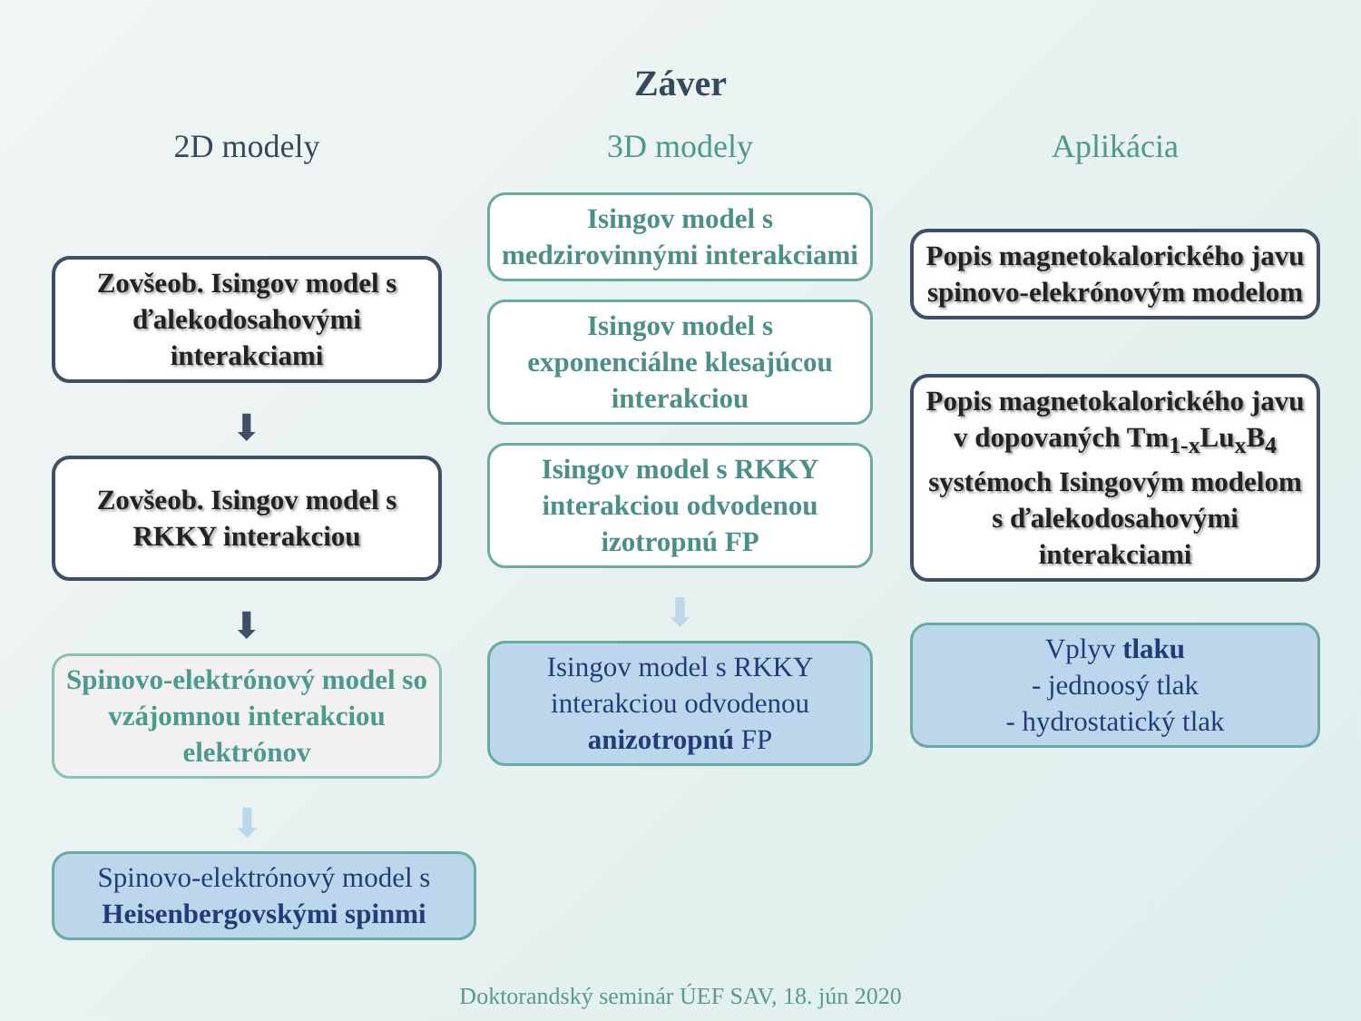Záver
2D modely
Zovšeob. Isingov model s ďalekodosahovými interakciami
⬇
Zovšeob. Isingov model s RKKY interakciou
⬇
Spinovo-elektrónový model so vzájomnou interakciou elektrónov
⬇
Spinovo-elektrónový model s Heisenbergovskými spinmi
3D modely
Isingov model s medzirovinnými interakciami
Isingov model s exponenciálne klesajúcou interakciou
Isingov model s RKKY interakciou odvodenou izotropnú FP
⬇
Isingov model s RKKY interakciou odvodenou anizotropnú FP
Aplikácia
Popis magnetokalorického javu spinovo-elekrónovým modelom
Popis magnetokalorického javu v dopovaných Tm<sub>1-x</sub>Lu<sub>x</sub>B<sub>4</sub> systémoch Isingovým modelom s ďalekodosahovými interakciami
Vplyv tlaku
- jednoosý tlak
- hydrostatický tlak
Doktorandský seminár ÚEF SAV, 18. jún 2020